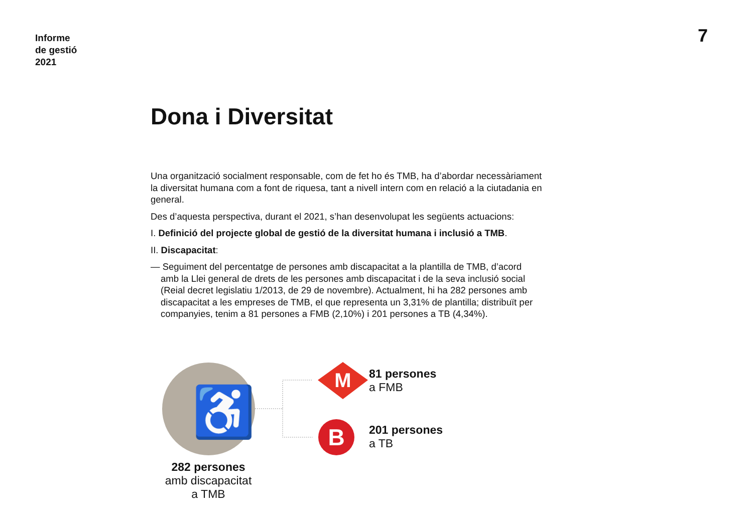Informe
de gestió
2021
7
Dona i Diversitat
Una organització socialment responsable, com de fet ho és TMB, ha d’abordar necessàriament la diversitat humana com a font de riquesa, tant a nivell intern com en relació a la ciutadania en general.
Des d’aquesta perspectiva, durant el 2021, s’han desenvolupat les següents actuacions:
I. Definició del projecte global de gestió de la diversitat humana i inclusió a TMB.
II. Discapacitat:
— Seguiment del percentatge de persones amb discapacitat a la plantilla de TMB, d’acord amb la Llei general de drets de les persones amb discapacitat i de la seva inclusió social (Reial decret legislatiu 1/2013, de 29 de novembre). Actualment, hi ha 282 persones amb discapacitat a les empreses de TMB, el que representa un 3,31% de plantilla; distribuït per companyies, tenim a 81 persones a FMB (2,10%) i 201 persones a TB (4,34%).
♿
M
B
81 persones
a FMB
201 persones
a TB
282 persones
amb discapacitat
a TMB